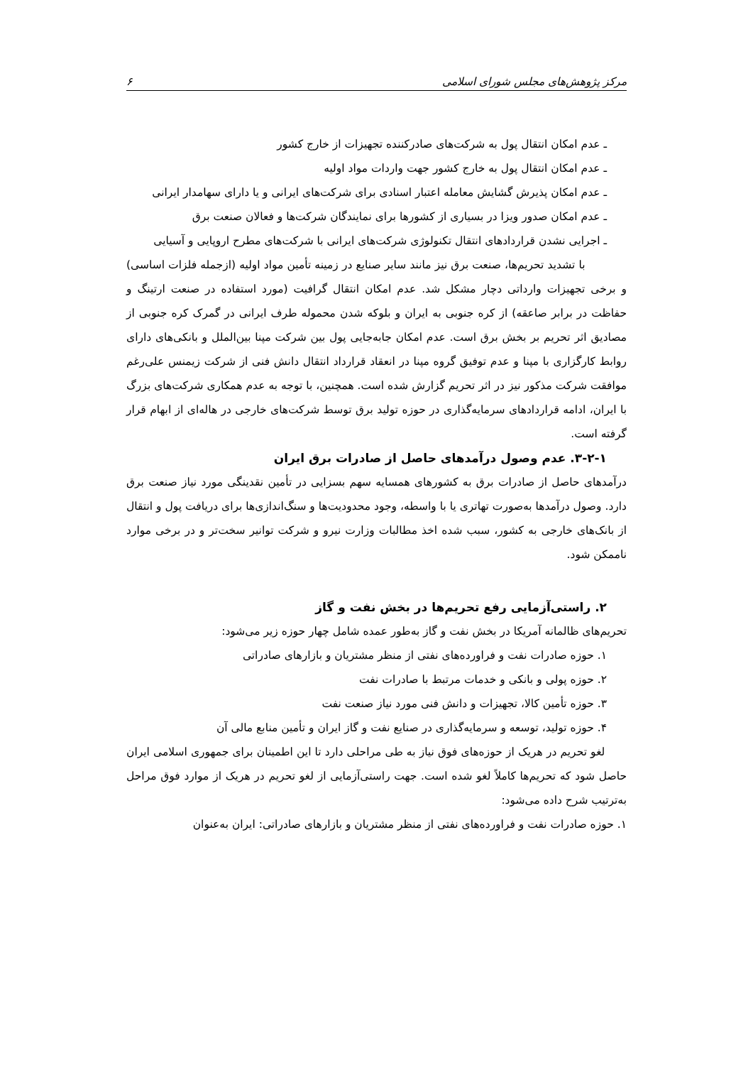مرکز پژوهش‌های مجلس شورای اسلامی ۶
ـ عدم امکان انتقال پول به شرکت‌های صادرکننده تجهیزات از خارج کشور
ـ عدم امکان انتقال پول به خارج کشور جهت واردات مواد اولیه
ـ عدم امکان پذیرش گشایش معامله اعتبار اسنادی برای شرکت‌های ایرانی و یا دارای سهامدار ایرانی
ـ عدم امکان صدور ویزا در بسیاری از کشورها برای نمایندگان شرکت‌ها و فعالان صنعت برق
ـ اجرایی نشدن قراردادهای انتقال تکنولوژی شرکت‌های ایرانی با شرکت‌های مطرح اروپایی و آسیایی
با تشدید تحریم‌ها، صنعت برق نیز مانند سایر صنایع در زمینه تأمین مواد اولیه (ازجمله فلزات اساسی) و برخی تجهیزات وارداتی دچار مشکل شد. عدم امکان انتقال گرافیت (مورد استفاده در صنعت ارتینگ و حفاظت در برابر صاعقه) از کره جنوبی به ایران و بلوکه شدن محموله طرف ایرانی در گمرک کره جنوبی از مصادیق اثر تحریم بر بخش برق است. عدم امکان جابه‌جایی پول بین شرکت مپنا بین‌الملل و بانکی‌های دارای روابط کارگزاری با مپنا و عدم توفیق گروه مپنا در انعقاد قرارداد انتقال دانش فنی از شرکت زیمنس علی‌رغم موافقت شرکت مذکور نیز در اثر تحریم گزارش شده است. همچنین، با توجه به عدم همکاری شرکت‌های بزرگ با ایران، ادامه قراردادهای سرمایه‌گذاری در حوزه تولید برق توسط شرکت‌های خارجی در هاله‌ای از ابهام قرار گرفته است.
۳-۲-۱. عدم وصول درآمدهای حاصل از صادرات برق ایران
درآمدهای حاصل از صادرات برق به کشورهای همسایه سهم بسزایی در تأمین نقدینگی مورد نیاز صنعت برق دارد. وصول درآمدها به‌صورت تهاتری یا با واسطه، وجود محدودیت‌ها و سنگ‌اندازی‌ها برای دریافت پول و انتقال از بانک‌های خارجی به کشور، سبب شده اخذ مطالبات وزارت نیرو و شرکت توانیر سخت‌تر و در برخی موارد ناممکن شود.
۲. راستی‌آزمایی رفع تحریم‌ها در بخش نفت و گاز
تحریم‌های ظالمانه آمریکا در بخش نفت و گاز به‌طور عمده شامل چهار حوزه زیر می‌شود:
۱. حوزه صادرات نفت و فراورده‌های نفتی از منظر مشتریان و بازارهای صادراتی
۲. حوزه پولی و بانکی و خدمات مرتبط با صادرات نفت
۳. حوزه تأمین کالا، تجهیزات و دانش فنی مورد نیاز صنعت نفت
۴. حوزه تولید، توسعه و سرمایه‌گذاری در صنایع نفت و گاز ایران و تأمین منابع مالی آن
لغو تحریم در هریک از حوزه‌های فوق نیاز به طی مراحلی دارد تا این اطمینان برای جمهوری اسلامی ایران حاصل شود که تحریم‌ها کاملاً لغو شده است. جهت راستی‌آزمایی از لغو تحریم در هریک از موارد فوق مراحل به‌ترتیب شرح داده می‌شود:
۱. حوزه صادرات نفت و فراورده‌های نفتی از منظر مشتریان و بازارهای صادراتی: ایران به‌عنوان